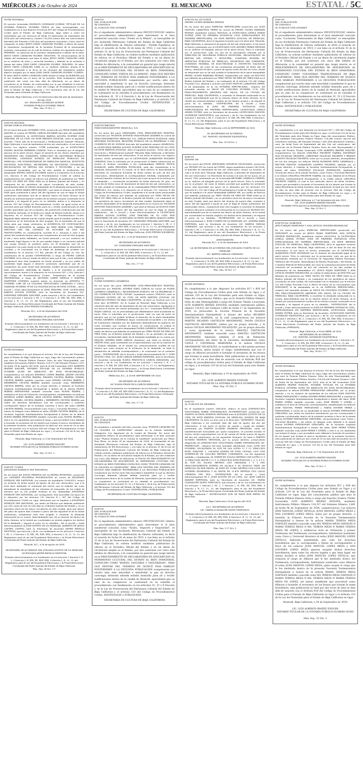MIÉRCOLES 2 de Octubre de 2024
EL MEXICANO
ESTATAL / 5C
AVISO NOTARIAL
El suscrito Licenciado RODOLFO GONZALEZ QUIROZ, TITULAR DE LA NOTARIA PUBLICA NUMERO TRECE de esta municipalidad, con fundamento en lo que dispone el artículo 857 del Código de Procedimientos Civiles para el Estado de Baja California, hago saber a todos los interesados que por escritura de fecha 18 (dieciocho) de septiembre del 2024 (dos mil veinticuatro), número 110,416 (ciento diez mil cuatrocientos dieciséis) del Volumen 2,558 (dos mil quinientos cincuenta y ocho), ante mí comparecí el señor JESUS DAVID CAMACHO FLORES, a efecto de iniciar la tramitación extrajudicial de la Sucesión Primera de la mencionada sucesión, instrumento en el cual se hicieron constar los siguientes hechos: PRIMERO.- La apertura de la sucesión testamentaria a bienes de la señor JESUS DAVID CAMACHO FLORES. SEGUNDO.- El reconocimiento de la validez del testamento que hace el señor JESUS DAVID CAMACHO LARA en su carácter de único y universal heredero y albacea en la sucesión a bienes del señor JOSE DAVID CAMACHO FLORES. TERCERO.- El señor JESUS DAVID CAMACHO LARA en su carácter referido, acepta el la herencia instituida a su favor en los términos del testamento público abierto otorgado por el señor JOSE DAVID CAMACHO FLORES. CUARTO.- El señor JESUS DAVID CAMACHO LARA acepta el cargo de ALBACEA que le fue conferido por el autor de la sucesión. Esta notificación deberá publicarse dos veces con diez días de diferencia, en un diario de circulación en el Estado, de conformidad con lo que establece el artículo 858 ochocientos cincuenta y ocho del Código de Procedimientos Civiles para el Estado de Baja California y 210 doscientos diez de la Ley del Notariado para el Estado de Baja California.
Mexicali, Baja California, a los 18 (dieciocho) días del mes de septiembre del año 2024
LIC. RODOLFO GONZALEZ QUIROZ
NOTARIO PUBLICO NUMERO TRECE
Mex. Sep. 22 Oct. 2
EDICTO 302/2024
PEDRO GARCIA ESCOBAR
En los autos del juicio SUMARIO CIVIL, promovido por ROSA MARIA RETE JAQUEZ en contra de PEDRO GARCIA ESCOBAR derivado del expediente número 0288/2024, la LICENCIADA KARINA ACOSTA DUEÑEZ JUEZ TERCERO DE LO CIVIL DE ESTE PARTIDO JUDICIAL, dictó el siguiente acuerdo: "2024, Año de la Innovación y Modernización Judicial" Mexicali, Baja California, a tres de septiembre de dos mil veinticuatro. A sus autos el escrito con registro número 13799 presentado por el LICENCIADO DANIEL ALONSO HERRERA LOZANO. Visto lo solicitado por el abogado patrono de la parte actora, según se advierte de los oficios remitidos por TELEFONOS DEL NOROESTE, DIRECCION DE SEGURIDAD PUBLICA MUNICIPAL, COMISION ESTATAL DE SERVICIOS PUBLICOS DE MEXICALI, CFE SUMINISTRADOR DE SERVICIOS BASICOS, INSTITUTO NACIONAL ELECTORAL, SECRETARIA DE SEGURIDAD CIUDADANA, RECAUDACION DE RENTAS DEL ESTADO Y MUNICIPAL y de las constancias actuariales, que no ha sido posible la localización del demandado PEDRO GARCIA ESCOBAR, atento a lo dispuesto en el artículo 122, fracción II del Código de Procedimientos Civiles se ordena su emplazamiento por medio de edictos que deberán de publicarse por TRES VECES DE TRES EN TRES DIAS en el Boletín Judicial del Estado y en cualquiera de los periódicos de mayor circulación de esta ciudad, haciéndosele saber al referido demandado de la demanda interpuesta en su contra por ROSA MARIA RETE JAQUEZ y que tiene el término de QUINCE DIAS para contestarla a partir del día siguiente en que se haga la última publicación, apercibido que de no hacerlo dentro de dicho término se le tendrá por presuntivamente confeso de los hechos propios contenidos en la demanda y se seguirá el juicio en su rebeldía, atento a lo dispuesto al artículo 267 del Código de Procedimientos Civiles, de igual forma se le previene para que señale domicilio para oír y recibir notificaciones en esta ciudad, apercibido que de no hacerlo, las posteriores notificaciones aún las de carácter personal, se le harán por medio de Boletín Judicial, atento a lo dispuesto en el artículo 623 del Código de Procedimientos Civiles. Hágasele saber además que las copias simples para el traslado quedan a su disposición en la Secretaría de este Juzgado. En el entendido de que la fecha para que tenga verificativo la AUDIENCIA DE CONCILIACION, PRUEBAS Y ALEGATOS se señalan las DIEZ HORAS CON TREINTA MINUTOS DEL DIA CATORCE DE OCTUBRE DE DOS MIL VEINTICUATRO; en consecuencia, procede el C. Actuario a citar a las partes del presente asunto para que comparezcan al local de este Juzgado el día y hora antes señalados, en forma personal y no por conducto de apoderado legal alguno a fin de que puedan llegar a un convenio judicial que ponga término al presente juicio, en el entendido que de no comparecer sin justa causa se les tendrá por manifestado su desinterés en conciliar y se continuará con la etapa de desahogo de pruebas con fundamento en el artículo 272 Bis, párrafo III del Código en cita. En preparación de la prueba CONFESIONAL a cargo de PEDRO GARCIA ESCOBAR, se le cita por medio de edictos para que el día y hora señalados comparezca ante esta Juzgadora en forma personal y no por medio de apoderado legal alguno a absolver posiciones, apercibido que de no comparecer sin justa causa será declarado confeso de las posiciones que sean previamente calificadas de legales y si la contraria lo pidiere oportunamente, atento a lo dispuesto en los artículos 307 y 310, fracción I del Código de Procedimientos Civiles... Preparación de la prueba TESTIMONIAL a cargo de ANTONIO LOPEZ ORTEGA Y MARTHA MARTINEZ GUZMAN, quienes tienen su domicilio en AVENIDA 77 NUMERO 1398 DE LA COLONIA VENUSTIANO CARRANZA Y CALLE NARANJO NUMERO 79 DE LA COLONIA EGUIA DE ESTA CIUDAD... Así lo acordó y firmó electrónicamente la JUEZ TERCERO CIVIL LICENCIADA KARINA ACOSTA DUEÑEZ, ante la Secretaria de Acuerdos LIC. DAYANARA VERGARA SANCHEZ, quien autoriza y da fe, con fundamento en los artículos 1 fracción I, III, 2, 3 fracción I, II, XIX, XX, XXV, XXX, 4 fracción I, II, 11, 12, 13, del Reglamento para el uso del Expediente Electrónico y la Firma Electrónica Certificada del Poder Judicial del Estado de Baja California. (DOS FIRMAS ILEGIBLES)
Mexicali, B.C., a 20 de Septiembre del 2024
SECRETARIA DE ACUERDOS
LIC DAYANARA VERGARA SANCHEZ
Firmado electrónicamente con fundamento en los artículos 1 fracción I, II, 2, 3 fracción I, II, XIX, XX, XXV, XXX, 4 fracción I, II, 12, 13, del Reglamento para el uso del Expediente Electrónico y la Firma Electrónica Certificada del Poder Judicial del Estado de Baja California.
Mex. Sep. 26 Oct. 2-7
AVISO NOTARIAL
En cumplimiento a lo que dispone el artículo 210 de la Ley del Notariado para el Estado de Baja California en vigor, hago del conocimiento público que ante la Notaría Pública Número Ocho de esta Municipalidad, que mediante Instrumento Público Número 114,171 del Volumen Número 1,671 de fecha 19 de Agosto del 2024, ante la fe del Licenciado LUIS ALBERTO IBAÑEZ ESQUER, NOTARIO TITULAR DE LA NOTARIA PUBLICA NUMERO OCHO EN EJERCICIO EN ESTA MUNICIPALIDAD: comparecieron los señores RODRIGO LOPEZ IBARRA, JAVIER CECEÑA IBARRA, AIDA CECEÑA IBARRA, ERASMO CECEÑA IBARRA, ISMAEL CECEÑA IBARRA también conocido como ISMAEL CECENA IBARRA Y HERIBERTO CECEÑA IBARRA también conocido como HERIBERTO CECENA IBARRA, todos por su propio derecho, a tramitar la Sucesión Legítima Intestamentaria Extrajudicial a bienes de la señora ELENA IBARRA HERNANDEZ también conocida como ELENA IBARRA, y exhibieron el Acta de Defunción correspondiente, manifestando los señores RODRIGO LOPEZ IBARRA, AIDA CECEÑA IBARRA, ERASMO CECEÑA IBARRA, ISMAEL CECEÑA IBARRA y HERIBERTO CECEÑA IBARRA que ceden los derechos hereditarios que les corresponden o pudieran corresponder dentro de la presente sucesión a favor del señor JAVIER CECEÑA IBARRA, reconociéndose como Único y Universal Heredero, y así mismo se designa como Albacea al señor JAVIER CECEÑA IBARRA, de la Sucesión Legítima Intestamentaria Extrajudicial a bienes de la señora ELENA IBARRA HERNANDEZ también conocida como ELENA IBARRA, y esta a su vez manifiesta que acepta el cargo y que procederá como Albacea a formular el inventario de los bienes que forman el acervo hereditario de la presente Sucesión, esta publicación se hará por dos veces de 10 en diez días de acuerdo con el Artículo 858 del Código de Procedimientos Civiles para el Estado de Baja California en vigor, y el artículo 210 de la Ley del Notariado para este Estado en vigor.
Mexicali, Baja California, a 13 de Septiembre del 2024
LIC. LUIS ALBERTO IBAÑEZ ESQUER
NOTARIO TITULAR DE LA NOTARIA PUBLICA NUMERO OCHO
Mex. Sep. 22 Oct. 2
EDICTO 71/2024
JONATHAN ENRIQUE YEE SANDOVAL
En los autos del JUICIO PERDIDA DE LA PATRIA POTESTAD, promovido por DAMARIZ FIGUEROA ENCARNACION en contra de JONATHAN ENRIQUE YEE SANDOVAL con número de expediente 1550/2023, recayó un acuerdo en fecha quince de agosto de dos mil veinticuatro, que a la letra dice: Analizado el contenido del escrito que se atiende, así como atendiendo la resultados de los informes de búsqueda, de los cuales se advierte que no fue posible localizar al hoy demandado JONATHAN ENRIQUE YEE SANDOVAL; por consiguiente, esta Autoridad con apoyo en lo dispuesto por los artículos 122 fracción II y 267 del Código de Procedimientos Civiles en vigor, determina que se emplace a JONATHAN ENRIQUE YEE SANDOVAL, por medio de Edictos que deberán publicarse por tres veces de tres en tres días en el Boletín Judicial del Estado y en un periódico entre los de mayor circulación en esta Ciudad, para que dentro del plazo de quince días contados a partir del día siguiente al de la última publicación, comparezca ante este Juzgado a contestar la demanda interpuesta en su contra. Apercibiéndole que, de no hacerlo así dentro de dicho término, se le tendrá por contestados en sentido negativo los hechos de la demanda y seguirá el juicio en su rebeldía... Así lo acordó y firma electrónicamente el JUEZ QUINTO DE LO FAMILIAR, ALBERTO DE JESUS CASTRO CASTRO, ante su Secretario de Acuerdos JAVIER PADILLA MONTOYA, que autoriza y da fe, con fundamento en los artículos 1 fracción I, III, 2, 3 fracción I, II, XIX, XX, XXV, XXX, 4 fracción I, II, 11, 12, 13, del Reglamento para el uso del Expediente Electrónico y la Firma Electrónica Certificada del Poder Judicial del Estado de Baja California.
Mexicali, B.C., a 20 de agosto de 2024
SECRETARIO DE ACUERDOS DEL JUZGADO QUINTO DE LO FAMILIAR
LICENCIADA JAVIER PADILLA MONTOYA
Firmado electrónicamente con fundamento en los artículos 1 fracción I, II, 2, 3 fracción I, II, XIX, XX, XXV, XXX, 4 fracción I, II, 12, 13, del Reglamento para el uso del Expediente Electrónico y la Firma Electrónica Certificada del Poder Judicial del Estado de Baja California.
Mex. Sep. 26 Oct. 2-7
EDICTO
IRA. PUBLICACION
SE CONVOCA
AL PUBLICO CON INTERES
En el expediente administrativo número DPCP/07/2022/SC relativo al procedimiento administrativo para determinar si el bien inmaterial conocido como "Fiesta en la Misión", es susceptible de ser declarado Patrimonio Cultural del Estado de Baja California bajo la clasificación de Valores culturales - Fiestas Populares, se dictó el acuerdo de fecha 26 de mayo de 2022, y con base en el artículo 31 de la Ley de Preservación del Patrimonio Cultural del Estado de Baja California, se ordena notificar mediante publicación de edictos en el Periódico Oficial del Estado y en un diario de circulación amplia en el Estado, por dos ocasiones con cinco días hábiles de diferencia, a la comunidad en general que tenga interés en el PROCEDIMIENTO DE DECLARATORIA DE ADSCRIPCION AL PATRIMONIO CULTURAL DEL ESTADO AL BIEN INMATERIAL CONOCIDO COMO "FIESTA EN LA MISION", PARA QUE DENTRO DEL TERMINO DE QUINCE DIAS HABILES POSTERIORES A LA SEGUNDA PUBLICACION comparezcan por escrito ante esta autoridad a manifestar lo que su derecho convenga, debiendo además señalar domicilio para oír y recibir notificaciones dentro de la ciudad de Mexicali, apercibidos que en caso de no comparecer se continuará en su rebeldía el procedimiento con fundamento en los artículos 31, 32 y 8 fracción I, de la Ley de Preservación del Patrimonio Cultural del Estado de Baja California y el artículo 133 del Código de Procedimientos Civiles. NOTIFIQUESE y PUBLIQUESE.
SECRETARIA DE CULTURA DE BAJA CALIFORNIA
EDICTO 306/2024
FRACCIONAMIENTOS MEXICALI, S.A.
En los autos del juicio ORDINARIO CIVIL PRESCRIPCION POSITIVA, promovido por NICANOR ANTONIO MALDONADO ALVAREZ en contra de FRACCIONAMIENTOS MEXICALI, S.A., SERGIO PONCE ELIZALDE, SARA ZENDEJAS FOURCADE, REGISTRO PUBLICO DE LA PROPIEDAD Y DEL COMERCIO EN EL ESTADO derivado del expediente número 00369/2024, la LICENCIADA KARINA ACOSTA DUEÑEZ JUEZ TERCERO DE LO CIVIL DE ESTE PARTIDO JUDICIAL, dictó el siguiente acuerdo: "2024, Año de la Innovación y Modernización Judicial" Mexicali, Baja California, a diecisiete de septiembre de dos mil veinticuatro. A sus autos el escrito con registro número 14542 presentado por el LICENCIADO ALEJANDRO BOGARIN GERARDO. Visto lo solicitado por el promovente, al haber transcurrido en exceso el término concedido a los codemandados SERGIO PONCE ELIZALDE, SARA ZENDEJAS FOURCADE, para dar contestación a la demanda interpuesta en su contra, se le hace efectivo el apercibimiento decretado en constancia actuarial de fecha treinta de julio de dos mil veinticuatro, declarándoles la correspondiente rebeldía, teniéndoles por presuntivamente confesos de los hechos que como propios se le atribuye en la demanda... y constancias actuariales de fecha dieciocho de julio, así como las de fecha cinco de septiembre de abril de dos mil veinticuatro, no ha sido posible la localización de la codemandada FRACCIONAMIENTOS MEXICALI, S.A., atento a lo dispuesto en el artículo 122, fracción II del Código de Procedimientos Civiles, emplácese a la moral antes mencionada por medio de edictos que deberán de publicarse por TRES VECES DE TRES EN TRES DIAS en el Boletín Judicial del Estado y en cualquiera de los periódicos de mayor circulación de esta ciudad, haciéndole saber al referido demandado de la demanda interpuesta en su contra por NICANOR ANTONIO MALDONADO ALVAREZ y que tiene el término de QUINCE DIAS para contestarla a partir del día siguiente en que se haga la última publicación... Así lo acordó y firmó electrónicamente la LICENCIADA KARINA ACOSTA DUEÑEZ, JUEZ TERCERO DE LO CIVIL POR MINISTERIO DE LEY, LICENCIADO OCTAVIO EDUARDO AVALOS LOPEZ, ante su Secretaria de Acuerdos LIC. DAYANARA VERGARA SANCHEZ, que autoriza y da fe, con fundamento en los artículos 1 fracción I, III, 2, 3 fracción I, II, XIX, XX, XXV, XXX, 4 fracción I, II, 11, 12, 13, del Reglamento para el uso del Expediente Electrónico y la Firma Electrónica Certificada del Poder Judicial del Estado de Baja California. (DOS FIRMAS ILEGIBLES)
Mexicali, B.C., a 24 de Septiembre del 2024
SECRETARIA DE ACUERDOS
LIC. DAYANARA VERGARA SANCHEZ
Firmado electrónicamente con fundamento en los artículos 1 fracción I, II, 2, 3 fracción I, II, XIX, XX, XXV, XXX, 4 fracción I, II, 12, 13, del Reglamento para el uso del Expediente Electrónico y la Firma Electrónica Certificada del Poder Judicial del Estado de Baja California.
Mex. Oct. 2-7-10
EDICTO
FLORA GAMBINO LIZARRAGA
En los autos del juicio ORDINARIO CIVIL-PRESCRIPCION POSITIVA, promovido por RAQUEL ANDREA RAZO GARCIA en contra de FLORA GAMBINO LIZARRAGA y REGISTRADOR PUBLICO DE LA PROPIEDAD Y DE COMERCIO DE ESTA CIUDAD, expediente número 829/2023, ante el JUZGADO QUINTO DE LO CIVIL DE ESTE PARTIDO JUDICIAL DE MEXICALI ESTADO DE BAJA CALIFORNIA, se dictó un acuerdo que a la letra dice: ACUERDO.- En la Ciudad de Mexicali, Baja California, a los veintitrés días del mes de septiembre de dos mil veinticuatro. Agréguese a sus autos el escrito de cuenta presentado por el C. Licenciado ROWLAND ROJAS GARCIA, con la personalidad que debidamente tiene acreditada en autos. Visto lo solicitado por el promovente, toda vez que de autos se advierte que no fue posible localizar el domicilio de la parte demandada FLORA GAMBINO LIZARRAGA según constancias actuariales y los oficios de localización remitidos por las diferentes dependencias de gobierno así como privadas, que constan en autos; en consecuencia, se ordena el emplazamiento de la parte demandada FLORA GAMBINO LIZARRAGA, por medio de edictos que deberán de publicarse por TRES VECES DE TRES EN TRES DIAS, en el Boletín Judicial del Estado y en un periódico de mayor circulación, haciéndosele saber de la demanda entablada en su contra por RAQUEL ANDREA RAZO GARCIA. Asimismo, que tiene un término de VEINTE DIAS, para contestarla con el apercibimiento que de no hacerlo en el término señalado, se le tendrá por presuntivamente confesa de los hechos que como propios se le atribuyen en la demanda, se hará la declaración de rebeldía correspondiente y se continuará con el presente juicio... NOTIFIQUESE. Así lo acordó y firma electrónicamente EL C. JUEZ QUINTO CIVIL, LIC. JOSE CARLOS ZARATE ESPINOZA, ante la Secretaria de Acuerdos Licenciada ILIANA FRANCISCA GARCIA ZARAGOZA, que autoriza y da fe, con fundamento en los artículos 1 fracción I, II, 2, 3 fracción I, II, XIX, XX, XXV, XXX, 4 fracción I, II, 11, 12, 13, del Reglamento para el uso del Expediente Electrónico y la Firma Electrónica Certificada del Poder Judicial del Estado de Baja California.
MEXICALI, B.C., A 26 DE SEPTIEMBRE DE 2024
SECRETARIO DE ACUERDOS
LIC ILIANA FRANCISCA GARCIA ZARAGOZA
Firmado electrónicamente con fundamento en los artículos 1 fracción I, II, 2, 3 fracción I, II, XIX, XX, XXV XXX 4 fracción I, II, 12, 13, del Reglamento para el uso del Expediente Electrónico y la Firma Electrónica Certificada del Poder Judicial del Estado de Baja California.
Mex. Oct. 2-7-10
EDICTO
IRA. PUBLICACION
SE CONVOCA
Al propietario o poseedor del bien conocido como "PUENTE LEVADIZO DE LA COLONIA LA LADRILLERA" ubicado en la colonia Ladrillera, Delegación Los Algodones de la ciudad de Mexicali. En autos del expediente relativo al procedimiento para determinar si el bien conocido como "Puente levadizo de la Colonia la Ladrillera" promovido por Pedro Ríos Pérez, en fecha 19 de septiembre de 2019, es susceptible de ser declarado Patrimonio Cultural del Estado de Baja California, bajo la clasificación de III) Estructuras; y con base en el artículo 31 de la Ley de Preservación del Patrimonio Cultural del Estado de Baja California, se ordena notificar mediante publicación de edictos en el Periódico Oficial del Estado y en un diario de circulación amplia en el Estado, por dos ocasiones con cinco días hábiles de diferencia, el INICIO DE PROCEDIMIENTO DE DECLARATORIA DE ADSCRIPCION AL PATRIMONIO CULTURAL DEL ESTADO AL BIEN INMUEBLE CONOCIDO COMO "PUENTE LEVADIZO DE LA COLONIA LA LADRILLERA", PARA QUE DENTRO DEL TERMINO DE QUINCE DIAS HABILES POSTERIORES A LA SEGUNDA PUBLICACION comparezca por escrito ante esta autoridad a manifestar lo que su derecho convenga, debiendo además señalar domicilio para oír y recibir notificaciones dentro de la ciudad de Mexicali, apercibidos que en caso de no comparecer se continuará en su rebeldía el procedimiento con fundamento en los artículos 31, 32 y 8 fracción I, de la Ley de Preservación del Patrimonio Cultural del Estado de Baja California y el artículo 133 del Código de Procedimientos Civiles. NOTIFIQUESE y PUBLIQUESE.
SECRETARIA DE CULTURA DE BAJA CALIFORNIA
EDICTO
IRA. PUBLICACION
SE CONVOCA
AL PUBLICO CON INTERES
En el expediente administrativo número DPCP/06/2022/SC relativo al procedimiento administrativo para determinar si el bien inmaterial conocido como "Rodeo, Vaquería y Vaqueridad", es susceptible de ser declarado Patrimonio Cultural del Estado de Baja California bajo la clasificación de Valores culturales, se dictó el acuerdo de fecha 26 de mayo de 2022, y con base en el artículo 31 de la Ley de Preservación del Patrimonio Cultural del Estado de Baja California, se ordena notificar mediante publicación de edictos en el Periódico Oficial del Estado y en un diario de circulación amplia en el Estado, por dos ocasiones con cinco días hábiles de diferencia, a la comunidad en general que tenga interés en el PROCEDIMIENTO DE DECLARATORIA DE ADSCRIPCION AL PATRIMONIO CULTURAL DEL ESTADO AL BIEN INMATERIAL CONOCIDO COMO "RODEO, VAQUERIA Y VAQUERIDAD", PARA QUE DENTRO DEL TERMINO DE QUINCE DIAS HABILES POSTERIORES A LA SEGUNDA PUBLICACION comparezcan por escrito ante esta autoridad a manifestar lo que su derecho convenga, debiendo además señalar domicilio para oír y recibir notificaciones dentro de la ciudad de Mexicali, apercibidos que en caso de no comparecer se continuará en su rebeldía el procedimiento con fundamento en los artículos 31, 32 y 8 fracción I, de la Ley de Preservación del Patrimonio Cultural del Estado de Baja California y el artículo 133 del Código de Procedimientos Civiles. NOTIFIQUESE y PUBLIQUESE.
SECRETARIA DE CULTURA DE BAJA CALIFORNIA
EDICTO No. 0375/2024
PEDRO ULISES BARRAZA ROMAN
En los autos del juicio ESPECIAL HIPOTECARIO promovido por JUAN MANUEL LABASTIDA YEPEZ en contra de PEDRO ULISES BARRAZA ROMAN, expediente número 956/2024, la LICENCIADA GISELA AMAYA NUÑEZ, JUEZ DE PRIMERA INSTANCIA CIVIL ESPECIALIZADA EN MATERIA HIPOTECARIA, DE ESTE PARTIDO JUDICIAL DE MEXICALI, BAJA CALIFORNIA, dictó el siguiente acuerdo que a la letra dice: Mexicali, Baja California, a veintinueve de agosto de dos mil veinticuatro. A sus autos el escrito presentado por el LICENCIADO LUIS ANDRES PEREZ MENDEZ en su carácter de abogado patrono de la parte actora. Visto lo solicitado por el promovente, toda vez que de la información remitida por el DIRECTOR DE SEGURIDAD PUBLICA MUNICIPAL, RECAUDACION DE RENTAS DEL ESTADO Y MUNICIPAL, COMISION ESTATAL DE SERVICIOS PUBLICOS DE MEXICALI, TELEFONOS DEL NOROESTE, COMISION FEDERAL DE ELECTRICIDAD E INSTITUTO NACIONAL ELECTORAL, así como de las constancias actuariales de fecha seis de marzo, veintitrés de abril y quince de agosto todos del año en curso, donde se desprende que no ha sido posible la localización de la parte demandada PEDRO ULISES BARRAZA ROMAN, emplácesele por medio de EDICTOS que deberán de publicarse por TRES VECES DE TRES EN TRES DIAS en el Boletín Judicial del Estado y en cualquiera de el artículo 122 del Código Procesal Civil, dándole a conocer que JUAN MANUEL LABASTIDA YEPEZ, le ha demandado en la vía SUMARIA HIPOTECARIA... respecto del inmueble ubicado en VALLE DE CONCHOS NUMERO 1170, DEL FRACCIONAMIENTO JARDINES DEL VALLE, DE LA CIUDAD DE MEXICALI, BAJA CALIFORNIA, a contestar la demanda instaurada en su contra, apercibiéndole que de no hacerlo dentro de dicho término, se le tendrá por presuntivamente confeso de los hechos propios y se seguirá el juicio en su rebeldía... NOTIFIQUESE. Así lo acordó y firmó electrónicamente la JUEZ DE PRIMERA INSTANCIA CIVIL ESPECIALIZADA EN MATERIA HIPOTECARIA, LICENCIADA GISELA AMAYA NUÑEZ, ante su Secretario de Acuerdos LICENCIADO MANUEL GONZALEZ VALENZUELA, que autoriza y da fe, con fundamento en los artículos 1 fracción I, III, 2, 3 fracción I, II, XIX, XX, XXV, XXX, 4 fracción I, II, 11, 12, 13, del Reglamento para el uso del Expediente Electrónico y la Firma Electrónica. FIRMADO.
Mexicali, Baja California, a 04 de SEPTIEMBRE de 2024
EL SECRETARIO DE ACUERDOS
LIC. MANUEL GONZALEZ VALENZUELA
Mex. Sep. 23-26 Oct. 2
EDICTO
QIZHAN HE
En los autos del JUICIO ORDINARIO DIVORCIO INCAUSADO, promovido por HUIYAN LIU en contra de USTED, según expediente número 281/2024, el dieciséis de septiembre de dos mil veinticuatro, recayó un acuerdo, el cual a la letra dice: Mexicali, Baja California, a dieciséis de septiembre de dos mil veinticuatro. La Secretaría da cuenta a la Juez de los autos, de un escrito 7582 presentado por la Licenciada BETSABE CARRILLO CEREZO, en su carácter de abogada patrono de la parte actora. Visto lo solicitado por la ocursante, así como el estado procesal que guardan los presentes autos, esta Autoridad con apoyo en lo dispuesto por los Artículos 122 Fracción II y 257 del Código de Procedimientos Civiles en Vigor, determina que se emplace a la parte demandada QIZHAN HE, por medio de Edictos que deberán publicarse por TRES VECES DE TRES EN TRES DIAS en el Boletín Judicial del Estado y en un periódico entre los de mayor circulación en esta Ciudad, para que dentro del término de quince días, contados a partir del día siguiente a aquel en que se haga la última publicación del mencionado edicto, comparezca ante este Juzgado a contestar la demanda respecto del juicio ordinario civil interpuesta en su contra por HUIYAN LIU, apercibiéndole que de no hacerlo así dentro de dicho término, se le tendrá por contestados en sentido negativo los hechos de la demanda y se seguirá el juicio en su rebeldía... NOTIFIQUESE. Así lo acordó y firmó electrónicamente C. JUEZ CUARTO DE LO FAMILIAR, LIC. AURORA RAZO ESPINOZA, ante su Secretaria de Acuerdos LIC. KARINA VARGAS CORRALES, que autoriza y da fe, con fundamento en los artículos 1 fracción I, III, 2, 3 fracción I, II, XIX, XX, XXV, XXX, 4 fracción I, II, 11, 12, 13, del Reglamento para el uso del Expediente Electrónico y la Firma Electrónica Certificada del Poder Judicial del Estado de Baja California.
ATENTAMENTE
Mexicali, B.C., a 20 de Septiembre de 2024
LA SECRETARIA DE ACUERDOS DEL JUZGADO CUARTO DE LO FAMILIAR
LIC. KARINA VARGAS CORRALES
Firmado electrónicamente con fundamento en los artículos 1 fracción I, II, 2, 3 fracción I, II, XIX, XX, XXV, XXX, 4 fracción I, II, 12, 13, del Reglamento para el uso del Expediente Electrónico y la Firma Electrónica Certificada del Poder Judicial del Estado de Baja California.
Mex. Sep. 26 Oct. 2-7
AVISO NOTARIAL
En cumplimiento a lo que disponen los artículos 857 y 858 del Código de Procedimientos Civiles para este Estado en vigor, y el artículo 210 de la Ley del Notariado para este Estado en Vigor, hago del conocimiento Público, que en la Notaría Pública Número Ocho de esta Municipalidad a cargo del Notario Titular, Licenciado LUIS ALBERTO IBAÑEZ ESQUER, mediante instrumento público número 114,415 del Volumen 1,682 de fecha 17 de Septiembre de 2024, se protocolizo la Sección Primera de la Sucesión Intestamentaria Extrajudicial a bienes del señor RICARDO GASTELUM ALMEIDA, en la cual comparecieron los señores MARTIN RICARDO GASTELUM ARGOMANIZ, DANIA CECILIA GASTELUM ARGOMANIZ, ambos por su propio derecho y la señora CECILIA ARGOMANIZ VELAZQUEZ, por su propio derecho y como apoderada de la señora ARACELI GASTELUM ARGOMANTZ, también conocida como ARACELI GASTELUM ARGOMANIZ, habiendo exhibido el Acta de Defunción correspondiente del autor de la Sucesión; declarándose como UNICA Y UNIVERSAL HEREDERA a la señora CECILIA ARGOMANIZ VELAZQUEZ, se nombrándose a esta misma persona como Albacea, quien aceptó el cargo, manifestando que con el cargo de Albacea procederá a formular el inventario de los bienes que forman la masa hereditaria. Esta publicación se hará por dos veces de 10 en es diez días de acuerdo con el Artículo 858 del código de procedimientos civiles para el Estado de Baja California en vigor, y el artículo 210 de la Ley del Notariado para este Estado en vigor.
Mexicali, Baja California, a 19 de septiembre de 2024
LIC. LUIS ALBERTO IBAÑEZ ESQUER
NOTARIO TITULAR DE LA NOTARIA PUBLICA NUMERO OCHO
Mex. Sep. 22 Oct. 2
EDICTO
AL PUBLICO EN GENERAL
En el expediente número 540/2024, relativo al juicio JURISDICCION VOLUNTARIA SOBRE INFORMACION AD-PERPETUAM, promovido por MARTIN OCTAVIO MORENO MENDOZA ante el JUZGADO QUINTO DE LO CIVIL DE ESTE PARTIDO JUDICIAL DE MEXICALI, ESTADO DE BAJA CALIFORNIA. Se dictó un auto que a la letra dice: "ADMISION.- Mexicali, Baja California a los veintiséis días del mes de agosto del dos mil veinticuatro. A sus autos el escrito de cuenta y copias de traslado, presentado por MARTIN OCTAVIO MORENO MENDOZA, vistas las manifestaciones formuladas por quien comparece, se procede acordar el escrito inicial conjuntamente con el de cuenta de fecha quince de agosto del dos mil veinticuatro, en los siguientes términos: Se tiene a MARTIN OCTAVIO MORENO MENDOZA, por su propio derecho, promoviendo diligencias de JURISDICCION VOLUNTARIA SOBRE INFORMACION AD-PERPETUAM... respecto del bien inmueble identificado como: LOTE SIN NUMERO, LOCALIZADO AL SUR DE LOS LOTES 11 Y 12, FRACCION ESTE, PORCION 1, COLONIA RIVERA DE ESTA CIUDAD, CON UNA SUPERFICIE DE 5,655.904 METROS CUADRADOS, con las siguientes medidas y colindancias, AL NORTE EN 354.810 METROS CON LOTES 11 Y 12 FRACCION OESTE Y 11 Y 12 FRACCION ESTE PORCION 1, 2, 3, 4 Y 5; AL SUR EN 354.881 METROS CON MANZANA 1 Y 2 DEL FRACCIONAMIENTO PUERTA DE ALCALA Y EL ANGULO DREN DE MEXICALI DE POR MEDIO; AL ESTE EN 15.900 METROS CON LOTE SIN NUMERO (POSESION) Y AL OESTE EN 15.978 METROS CON CALLE CERRADA DEL SOL... NOTIFIQUESE. Así lo acordó y firmó electrónicamente EL C. JUEZ QUINTO DE LO CIVIL, LIC. JOSE CARLOS ZARATE ESPINOZA, ante su Secretaria de Acuerdos LIC. MARIA GUADALUPE SIONO VERDUZCO, que autoriza y da fe, con fundamento en los artículos 1 fracción I, III, 2, 3 fracción I, II, XIX, XX, XXV, XXX, 4 fracción I, II, 11, 12, 13, del Reglamento para el uso del Expediente Electrónico y la Firma Electrónica Certificada del Poder Judicial del Estado de Baja California..." NOTIFICACION QUE SE HACE POR MEDIO DE EDICTOS.
Mexicali, Baja California a 26 de Agosto del 2024
LA C. SECRETARIA DE ACUERDOS
LIC. MARIA GUADALUPE SIONO VERDUZCO
Firmado electrónicamente con fundamento en los artículos 1 fracción I, II, 2, 3 fracción I, II, XIX, XX, XXV, XXX, 4 fracción I, II, 11, 12, 13, del Reglamento para el uso del Expediente Electrónico y la Firma Electrónica Certificada del Poder Judicial del Estado de Baja California.
Mex. Sep. 2-17 Oct. 2
EDICTO
IRA. PUBLICACION
SE CONVOCA
AL PUBLICO CON INTERES
En el expediente administrativo número DPCP/03/2023/SC relativo al procedimiento para determinar si el bien inmaterial conocido como "Cocineras Tradicionales de Baja California" es susceptible de ser declarado Patrimonio Cultural del Estado de Baja California bajo la clasificación de Valores culturales, se dictó el acuerdo de fecha 22 de diciembre de 2023, y con base en el artículo 31 de la Ley de Preservación del Patrimonio Cultural del Estado de Baja California, se ordena notificar mediante publicación de edictos en el Periódico Oficial del Estado y en un diario de circulación amplia en el Estado, por dos ocasiones con cinco días hábiles de diferencia, a la comunidad en general que tenga interés en el PROCEDIMIENTO DE DECLARATORIA DE ADSCRIPCION AL PATRIMONIO CULTURAL DEL ESTADO AL BIEN INMATERIAL CONOCIDO COMO "COCINERAS TRADICIONALES DE BAJA CALIFORNIA", PARA QUE DENTRO DEL TERMINO DE QUINCE DIAS HABILES POSTERIORES A LA SEGUNDA PUBLICACION comparezcan por escrito ante esta autoridad a manifestar lo que su derecho convenga, debiendo además señalar domicilio para oír y recibir notificaciones dentro de la ciudad de Mexicali, apercibidos que en caso de no comparecer se continuará en su rebeldía el procedimiento con fundamento en los artículos 31, 32 y 8 fracción I, de la Ley de Preservación del Patrimonio Cultural del Estado de Baja California y el artículo 133 del Código de Procedimientos Civiles. NOTIFIQUESE y PUBLIQUESE.
SECRETARIA DE CULTURA DE BAJA CALIFORNIA
AVISO NOTARIAL
En cumplimiento a lo que disponen los Artículos 857 y 858 del Código de Procedimientos Civiles para este Estado en vigor y el Artículo 210 de la Ley del Notariado para este Estado en Vigor, hago del conocimiento Público, que mediante Instrumento Público Número 114,380 (Ciento catorce mil trescientos ochenta), del Volumen Número 1,681 (Mil seiscientos ochenta y uno), de fecha Doce de Septiembre del año Dos mil veinticuatro, del protocolo de la Notaría Pública Número Ocho de esta Municipalidad, a cargo del Notario Titular, Licenciado LUIS ALBERTO IBAÑEZ ESQUER, comparecieron los señores GRACIELA NEGRETE NAJERA, JONATHAN ISAI VILLEGAS NEGRETE, CHRISTIAN VILLEGAS NEGRETE Y BRAYAN ALONSO VILLEGAS NEGRETE, todos por su propio derecho, acompañados de sus dos testigos, los señores SILVIA ELIHANIZ PEÑA LIZARRAGA y HECTOR MANUEL ALEJANDRO GAMIÑO VELARDE, también por su propio derecho, a tramitar la Sucesión Intestamentaria Extrajudicial, a bienes del señor WVISTANO VILLEGAS RODRIGUEZ, habiéndose reconocido dentro de la misma Sucesión, como Única y Universal Heredera a la señora GRACIELA NEGRETE NAJERA, así como Albacea de la Misma Sucesión Intestamentaria Extrajudicial, a la citada señora GRACIELA NEGRETE NAJERA, el cual le fue instituido dentro de dicha Sucesión, mismo que procederá a formular el Inventario de los bienes que forman la masa Hereditaria de dicha Sucesión, esta publicación se hará por dos veces de diez en diez días de acuerdo con el Artículo 858 del Código de Procedimientos Civiles para el Estado de Baja California en vigor, y el Artículo 210 de la Ley del Notariado para este Estado en vigor.
Mexicali, Baja California, a 17 de Setiembre del año 2024
LIC. LUIS ALBERTO IBAÑEZ ESQUER
NOTARIO TITULAR DE LA NOTARIA PUBLICA NUMERO OCHO
Mex. Sep. 22 Oct. 2
EDICTO No. 0148/2024
JESUS ROJAS MARTINEZ Y ANA LETICIA VENZOR RODRIGUEZ
En los autos del juicio ESPECIAL HIPOTECARIO promovido por INFONAVIT en contra de JESUS ROJAS MARTINEZ, ANA LETICIA VENZOR RODRIGUEZ, expediente número 0025/2024, la LICENCIADA GISELA AMAYA NUÑEZ, JUEZ DE PRIMERA INSTANCIA CIVIL ESPECIALIZADA EN MATERIA HIPOTECARIA, DE ESTE PARTIDO JUDICIAL DE MEXICALI, BAJA CALIFORNIA, dictó el siguiente acuerdo que a la letra dice: Mexicali, Baja California, a dos de abril de dos mil veinticuatro. A sus autos el escrito presentado por la LICENCIADA ALEJANDRA CRUZ GONZALEZ con el carácter de apoderada legal de la parte actora. Visto lo solicitado por la promovente, toda vez que de la información remitida por la Dirección de Seguridad Pública Municipal, Teléfonos del Noroeste, Recaudación de Rentas Municipal y del Estado, la Comisión Federal de Electricidad, así como la constancia actuarial de fecha veintitrés de noviembre de dos mil veintitrés no ha sido posible la localización de los demandados CC. JESUS ROJAS MARTINEZ Y ANA LETICIA VENZOR RODRIGUEZ, se ordena la elaboración de EDICTOS que deberán de publicarse por TRES VECES DE TRES EN TRES DIAS en el Boletín Judicial del Estado y en cualquiera de los periódicos de mayor circulación en esta ciudad, de conformidad con lo dispuesto por el artículo 122 del Código Procesal Civil, a efecto de hacer de su conocimiento que INFONAVIT, le ha demandado en la vía ESPECIAL HIPOTECARIA... respecto del inmueble ubicado en VALLE DE CONCHOS NUMERO 1170, DEL FRACCIONAMIENTO JARDINES DEL VALLE, DE LA CIUDAD DE MEXICALI, BAJA CALIFORNIA, a contestar la demanda instaurada en su contra, apercibiéndole que de no hacerlo dentro de dicho término, se le tendrá por presuntivamente confeso de los hechos propios contenidos en la demanda y se seguirá el juicio en su rebeldía... NOTIFIQUESE. Así lo acordó y firmó electrónicamente la JUEZ DE PRIMERA INSTANCIA CIVIL, ESPECIALIZADA EN MATERIA HIPOTECARIA, LICENCIADA GISELA AMAYA NUÑEZ, ante su Secretario de Acuerdos, LICENCIADO MANUEL GONZALEZ VALENZUELA, que autoriza y da fe, con fundamento en los artículos 1 fracción I, III, 2, 3 fracción I, II, XIX, XX, XXV, XXX, 4 fracción I, II, 11, 12, 13 del Reglamento para el uso del Expediente Electrónico y la Firma Electrónica Certificada del Poder Judicial del Estado de Baja California. (FIRMADO)
Mexicali, Baja California, a 26 de ABRIL de 2024
SECRETARIO DE ACUERDOS
LIC. MANUEL GONZALEZ VALENZUELA
Firmado electrónicamente con fundamento en los artículos 1 fracción I, II, 2, 3 fracción I, II, XIX, XX, XXV, XXX, 4 fracción I, II, 12, 13, del Reglamento para el uso del Expediente Electrónico y la Firma Electrónica Certificada del Poder Judicial del Estado de Baja California.
Mex. Sep. 26 Oct. 2-7
AVISO NOTARIAL
En cumplimiento a lo que dispone el artículo 210 de la Ley del Notariado para el Estado de Baja California en vigor, hago del conocimiento público que ante la Notaría Pública Número Ocho de esta Municipalidad, que mediante Instrumento Público Número 114,326 del Volumen Número 1,681 de fecha 06 de Septiembre del 2024, ante la fe del Licenciado LUIS ALBERTO IBAÑEZ ESQUER, NOTARIO TITULAR DE LA NOTARIA PUBLICA NUMERO OCHO EN EJERCICIO EN ESTA MUNICIPALIDAD: compareció la señora ESTHER FERNANDEZ GREGORIO, por su propio derecho y en su carácter de apoderada de los señores JOSE MANUEL PEREZ FERNANDEZ Y MARIA ESTHER PEREZ FERNANDEZ, a tramitar la Sucesión Legítima Intestamentaria Extrajudicial a bienes del señor JOSE PEREZ OTERO también conocido como JOSE PEREZ Y OTERO, y exhibieron el Acta de Defunción correspondiente, manifestando los señores JOSE MANUEL PEREZ FERNANDEZ y MARIA ESTHER PEREZ y FERNANDEZ, a través de su apoderada la señora ESTHER FERNANDEZ GREGORIO, que ceden los derechos hereditarios que les corresponden o pudieran corresponder dentro de la presente sucesión a favor de la misma señora ESTHER FERNANDEZ GREGORIO, reconociéndose como Única y Universal Heredera, y así mismo se designa como Albacea a la misma señora ESTHER FERNANDEZ GREGORIO, de la Sucesión Legítima Intestamentaria Extrajudicial a bienes del señor JOSE PEREZ OTERO también conocido como JOSE PEREZ Y OTERO, y este a su vez manifiesta que acepta el cargo y que procederá como Albacea a formular el inventario de los bienes que forman el acervo hereditario de la presente Sucesión, esta publicación se hará por dos veces de 10 en diez días de acuerdo con el Artículo 858 del Código de Procedimientos Civiles para el Estado de Baja California en vigor, y el artículo 210 de la Ley del Notariado para este Estado en vigor.
Mexicali, Baja California, a 17 de Septiembre del 2024
LIC. LUIS ALBERTO IBAÑEZ ESQUER
NOTARIO TITULAR DE LA NOTARIA PUBLICA NUMERO OCHO
Mex. Sep. 22 Oct. 2
AVISO NOTARIAL
En cumplimiento a lo que dispone los Artículos 857 y 858 del Código de Procedimientos Civiles para este Estado en Vigor y el Artículo 210 de la Ley del Notariado para el Estado de Baja California en vigor, hago del conocimiento público que ante la Notaría Pública Número Ocho a cargo del Suscrito Notario Titular Licenciado LUIS ALBERTO IBAÑEZ ESQUER, mediante Instrumento Público Número 114,327 del Volumen Número 1,681 de fecha 06 de Septiembre de 2024, comparecieron: Los señores JOSE MANUEL LOPEZ SEVILLA, JUAN MANUEL LOPEZ MEZA y ANA LOURDES LOPEZ MEZA, todos por su propio derecho, a tramitar la Primera Sección de la Sucesión Testamentaria Extrajudicial a bienes de la señora MARIA TERESA MEZA NAPOLES también conocida como MA TERESA MEZA NAPOLES O MARIA TERESA MEZA O MA. TERESA MEZA O MARIA TERESA MEZA DE LOPEZ, y exhibieron Acta de Defunción y primer Testimonio del Testamento correspondiente, habiéndose nombrado como Único y Universal Heredero al señor JOSE MANUEL LOPEZ SEVILLA, habiendo manifestado que cede los derechos hereditarios que le corresponden o hayan de corresponderle a favor de los señores JUAN MANUEL LOPEZ MEZA y ANA LOURDES LOPEZ MEZA quienes aceptan dichos derechos hereditarios, para todos los efectos legales a que haya lugar, así mismo declara el señor JOSE MANUEL LOPEZ SEVILLA, que renuncia al cargo de Albacea que le fue instituido dentro del Testamento correspondiente, habiéndose nombrado como Albacea al señor JUAN MANUEL LOPEZ MEZA, quien acepta el cargo que le fue instituido dentro de la presente Sucesión Testamentaria Extrajudicial a bienes de la señora MARIA TERESA MEZA NAPOLES también conocida como MA TERESA MEZA NAPOLES O MARIA TERESA MEZA O MA. TERESA MEZA O MARIA TERESA MEZA DE LOPEZ, así mismo manifiesta que procederá como Albacea a formular el inventario de los bienes que forman la masa hereditaria, esta publicación se hará por dos veces de diez en diez días de acuerdo con el Artículo 858 del Código de Procedimientos Civiles para el Estado de Baja California en vigor y el Artículo 210 de la Ley del Notariado para el Estado de Baja California en vigor.
Mexicali, Baja California, a 18 de Septiembre de 2024
LIC. LUIS ALBERTO IBAÑEZ ESQUER
NOTARIO TITULAR DE LA NOTARIA PUBLICA NUMERO OCHO
Mex. Sep. 22 Oct. 2